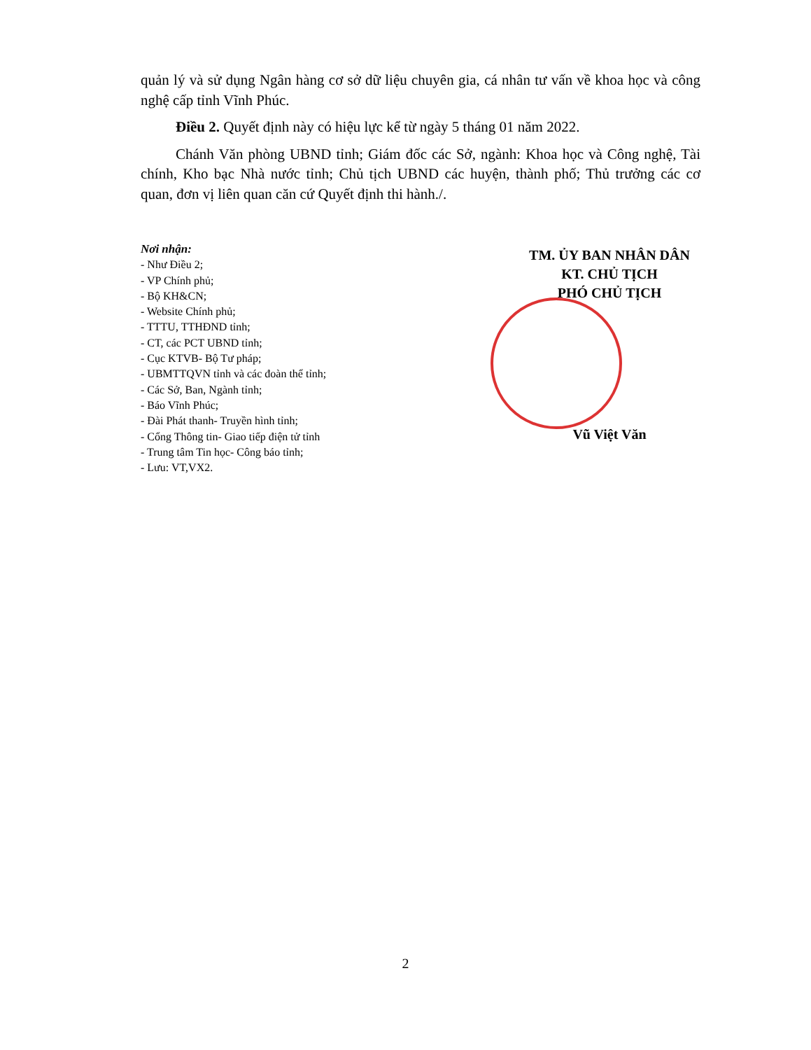quản lý và sử dụng Ngân hàng cơ sở dữ liệu chuyên gia, cá nhân tư vấn về khoa học và công nghệ cấp tỉnh Vĩnh Phúc.
Điều 2. Quyết định này có hiệu lực kể từ ngày 5 tháng 01 năm 2022.
Chánh Văn phòng UBND tỉnh; Giám đốc các Sở, ngành: Khoa học và Công nghệ, Tài chính, Kho bạc Nhà nước tỉnh; Chủ tịch UBND các huyện, thành phố; Thủ trưởng các cơ quan, đơn vị liên quan căn cứ Quyết định thi hành./.
Nơi nhận:
- Như Điều 2;
- VP Chính phủ;
- Bộ KH&CN;
- Website Chính phủ;
- TTTU, TTHĐND tỉnh;
- CT, các PCT UBND tỉnh;
- Cục KTVB- Bộ Tư pháp;
- UBMTTQVN tỉnh và các đoàn thể tỉnh;
- Các Sở, Ban, Ngành tỉnh;
- Báo Vĩnh Phúc;
- Đài Phát thanh- Truyền hình tỉnh;
- Cổng Thông tin- Giao tiếp điện tử tỉnh
- Trung tâm Tin học- Công báo tỉnh;
- Lưu: VT,VX2.
TM. ỦY BAN NHÂN DÂN
KT. CHỦ TỊCH
PHÓ CHỦ TỊCH
Vũ Việt Văn
2